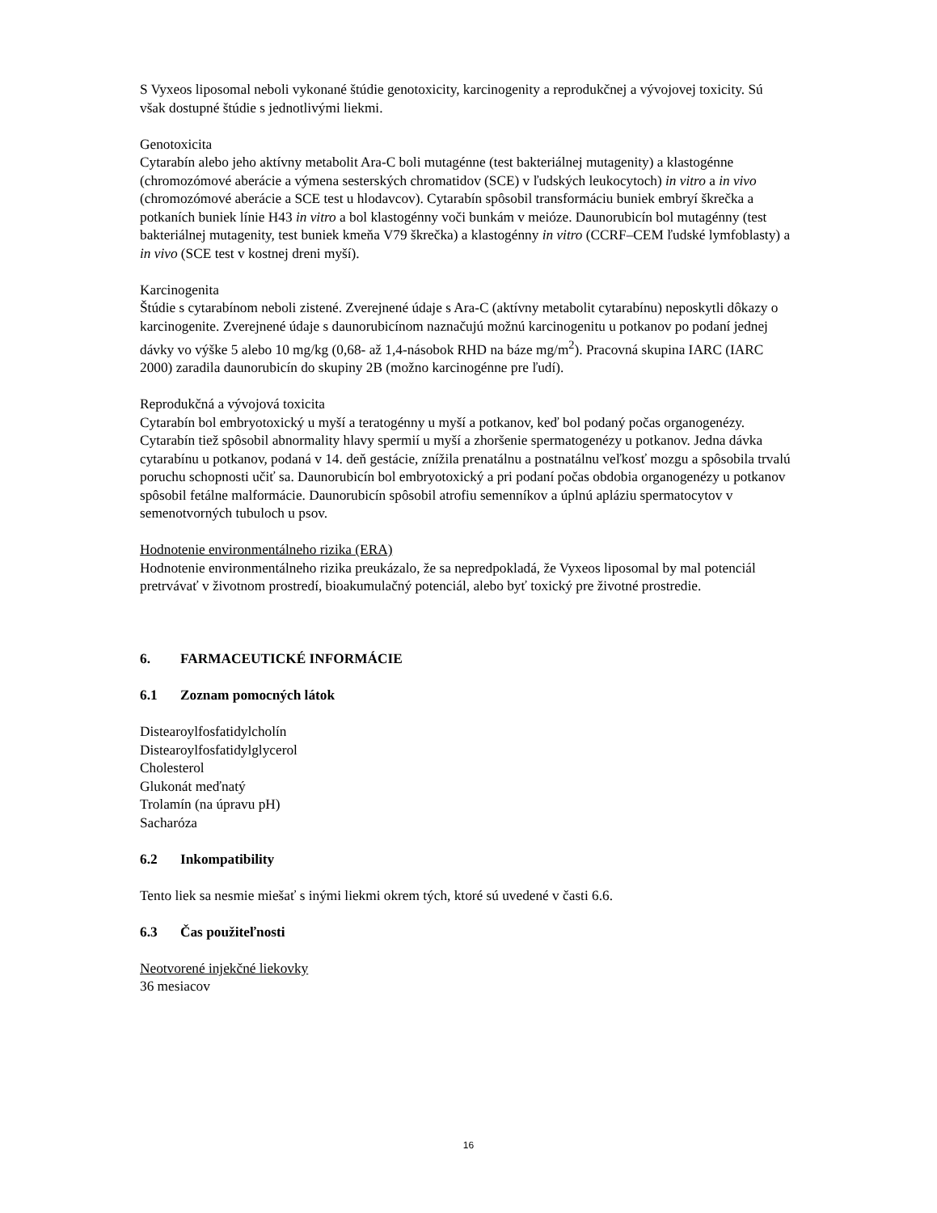S Vyxeos liposomal neboli vykonané štúdie genotoxicity, karcinogenity a reprodukčnej a vývojovej toxicity. Sú však dostupné štúdie s jednotlivými liekmi.
Genotoxicita
Cytarabín alebo jeho aktívny metabolit Ara-C boli mutagénne (test bakteriálnej mutagenity) a klastogénne (chromozómové aberácie a výmena sesterských chromatidov (SCE) v ľudských leukocytoch) in vitro a in vivo (chromozómové aberácie a SCE test u hlodavcov). Cytarabín spôsobil transformáciu buniek embryí škrečka a potkaních buniek línie H43 in vitro a bol klastogénny voči bunkám v meióze. Daunorubicín bol mutagénny (test bakteriálnej mutagenity, test buniek kmeňa V79 škrečka) a klastogénny in vitro (CCRF–CEM ľudské lymfoblasty) a in vivo (SCE test v kostnej dreni myší).
Karcinogenita
Štúdie s cytarabínom neboli zistené. Zverejnené údaje s Ara-C (aktívny metabolit cytarabínu) neposkytli dôkazy o karcinogenite. Zverejnené údaje s daunorubicínom naznačujú možnú karcinogenitu u potkanov po podaní jednej dávky vo výške 5 alebo 10 mg/kg (0,68- až 1,4-násobok RHD na báze mg/m<sup>2</sup>). Pracovná skupina IARC (IARC 2000) zaradila daunorubicín do skupiny 2B (možno karcinogénne pre ľudí).
Reprodukčná a vývojová toxicita
Cytarabín bol embryotoxický u myší a teratogénny u myší a potkanov, keď bol podaný počas organogenézy. Cytarabín tiež spôsobil abnormality hlavy spermií u myší a zhoršenie spermatogenézy u potkanov. Jedna dávka cytarabínu u potkanov, podaná v 14. deň gestácie, znížila prenatálnu a postnatálnu veľkosť mozgu a spôsobila trvalú poruchu schopnosti učiť sa. Daunorubicín bol embryotoxický a pri podaní počas obdobia organogenézy u potkanov spôsobil fetálne malformácie. Daunorubicín spôsobil atrofiu semenníkov a úplnú apláziu spermatocytov v semenotvorných tubuloch u psov.
Hodnotenie environmentálneho rizika (ERA)
Hodnotenie environmentálneho rizika preukázalo, že sa nepredpokladá, že Vyxeos liposomal by mal potenciál pretrvávať v životnom prostredí, bioakumulačný potenciál, alebo byť toxický pre životné prostredie.
6. FARMACEUTICKÉ INFORMÁCIE
6.1 Zoznam pomocných látok
Distearoylfosfatidylcholín
Distearoylfosfatidylglycerol
Cholesterol
Glukonát meďnatý
Trolamín (na úpravu pH)
Sacharóza
6.2 Inkompatibility
Tento liek sa nesmie miešať s inými liekmi okrem tých, ktoré sú uvedené v časti 6.6.
6.3 Čas použiteľnosti
Neotvorené injekčné liekovky
36 mesiacov
16